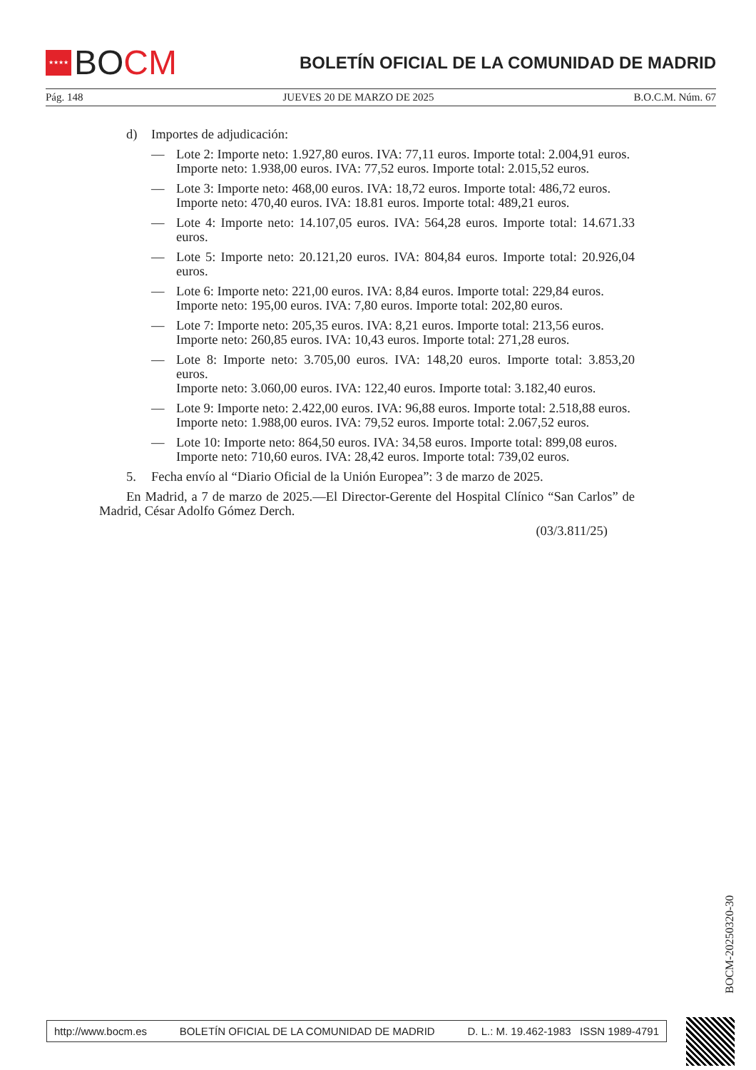★★★★
BO CM
BOLETÍN OFICIAL DE LA COMUNIDAD DE MADRID
Pág. 148 JUEVES 20 DE MARZO DE 2025 B.O.C.M. Núm. 67
d) Importes de adjudicación:
— Lote 2: Importe neto: 1.927,80 euros. IVA: 77,11 euros. Importe total: 2.004,91 euros.
Importe neto: 1.938,00 euros. IVA: 77,52 euros. Importe total: 2.015,52 euros.
— Lote 3: Importe neto: 468,00 euros. IVA: 18,72 euros. Importe total: 486,72 euros.
Importe neto: 470,40 euros. IVA: 18.81 euros. Importe total: 489,21 euros.
— Lote 4: Importe neto: 14.107,05 euros. IVA: 564,28 euros. Importe total: 14.671.33 euros.
— Lote 5: Importe neto: 20.121,20 euros. IVA: 804,84 euros. Importe total: 20.926,04 euros.
— Lote 6: Importe neto: 221,00 euros. IVA: 8,84 euros. Importe total: 229,84 euros.
Importe neto: 195,00 euros. IVA: 7,80 euros. Importe total: 202,80 euros.
— Lote 7: Importe neto: 205,35 euros. IVA: 8,21 euros. Importe total: 213,56 euros.
Importe neto: 260,85 euros. IVA: 10,43 euros. Importe total: 271,28 euros.
— Lote 8: Importe neto: 3.705,00 euros. IVA: 148,20 euros. Importe total: 3.853,20 euros.
Importe neto: 3.060,00 euros. IVA: 122,40 euros. Importe total: 3.182,40 euros.
— Lote 9: Importe neto: 2.422,00 euros. IVA: 96,88 euros. Importe total: 2.518,88 euros.
Importe neto: 1.988,00 euros. IVA: 79,52 euros. Importe total: 2.067,52 euros.
— Lote 10: Importe neto: 864,50 euros. IVA: 34,58 euros. Importe total: 899,08 euros.
Importe neto: 710,60 euros. IVA: 28,42 euros. Importe total: 739,02 euros.
5. Fecha envío al “Diario Oficial de la Unión Europea”: 3 de marzo de 2025.
En Madrid, a 7 de marzo de 2025.—El Director-Gerente del Hospital Clínico “San Carlos” de Madrid, César Adolfo Gómez Derch.
(03/3.811/25)
BOCM-20250320-30
http://www.bocm.es BOLETÍN OFICIAL DE LA COMUNIDAD DE MADRID D. L.: M. 19.462-1983 ISSN 1989-4791